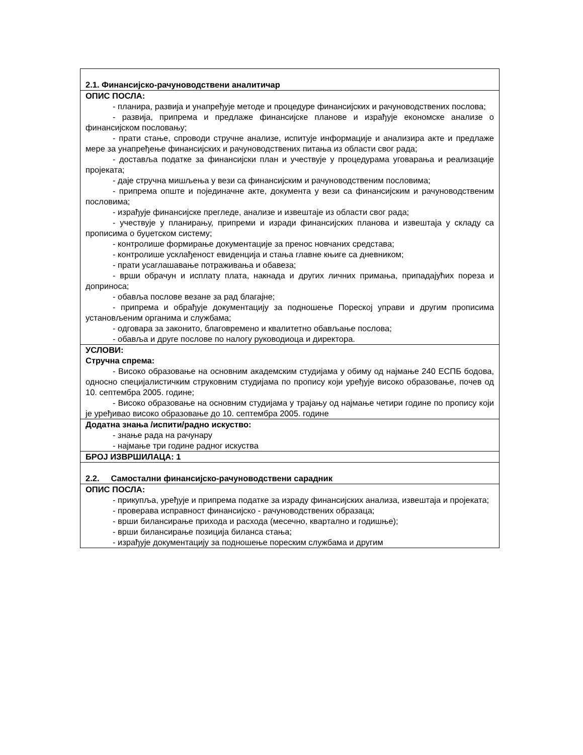| 2.1. Финансијско-рачуноводствени аналитичар |
| ОПИС ПОСЛА: - планира, развија и унапређује методе и процедуре финансијских и рачуноводствених послова; - развија, припрема и предлаже финансијске планове и израђује економске анализе о финансијском пословању; - прати стање, спроводи стручне анализе, испитује информације и анализира акте и предлаже мере за унапређење финансијских и рачуноводствених питања из области свог рада; - доставља податке за финансијски план и учествује у процедурама уговарања и реализације пројеката; - даје стручна мишљења у вези са финансијским и рачуноводственим пословима; - припрема опште и појединачне акте, документа у вези са финансијским и рачуноводственим пословима; - израђује финансијске прегледе, анализе и извештаје из области свог рада; - учествује у планирању, припреми и изради финансијских планова и извештаја у складу са прописима о буџетском систему; - контролише формирање документације за пренос новчаних средстава; - контролише усклађеност евиденција и стања главне књиге са дневником; - прати усаглашавање потраживања и обавеза; - врши обрачун и исплату плата, накнада и других личних примања, припадајућих пореза и доприноса; - обавља послове везане за рад благајне; - припрема и обрађује документацију за подношење Пореској управи и другим прописима установљеним органима и службама; - одговара за законито, благовремено и квалитетно обављање послова; - обавља и друге послове по налогу руководиоца и директора. |
| УСЛОВИ: Стручна спрема: - Високо образовање на основним академским студијама у обиму од најмање 240 ЕСПБ бодова, односно специјалистичким струковним студијама по пропису који уређује високо образовање, почев од 10. септембра 2005. године; - Високо образовање на основним студијама у трајању од најмање четири године по пропису који је уређивао високо образовање до 10. септембра 2005. године |
| Додатна знања /испити/радно искуство: - знање рада на рачунару - најмање три године радног искуства |
| БРОЈ ИЗВРШИЛАЦА: 1 |
| 2.2. Самостални финансијско-рачуноводствени сарадник |
| ОПИС ПОСЛА: - прикупља, уређује и припрема податке за израду финансијских анализа, извештаја и пројеката; - проверава исправност финансијско - рачуноводствених образаца; - врши билансирање прихода и расхода (месечно, квартално и годишње); - врши билансирање позиција биланса стања; - израђује документацију за подношење пореским службама и другим |